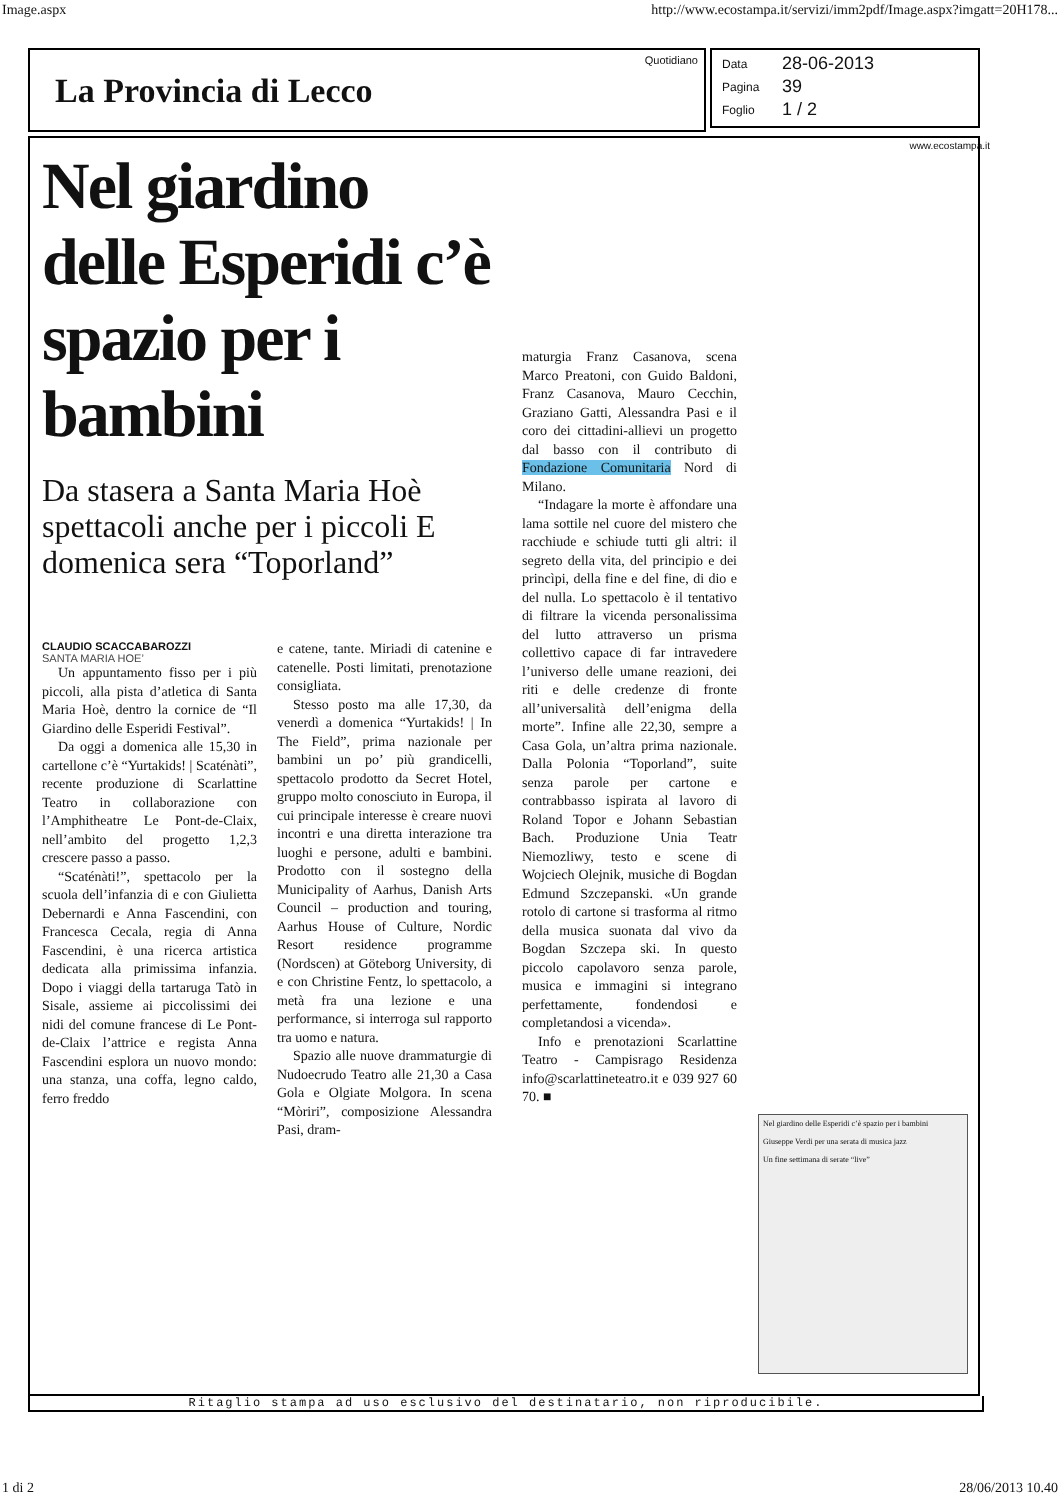Image.aspx http://www.ecostampa.it/servizi/imm2pdf/Image.aspx?imgatt=20H178...
La Provincia di Lecco
Quotidiano
Data 28-06-2013
Pagina 39
Foglio 1 / 2
www.ecostampa.it
Nel giardino delle Esperidi c’è spazio per i bambini
Da stasera a Santa Maria Hoè spettacoli anche per i piccoli E domenica sera “Toporland”
CLAUDIO SCACCABAROZZI
SANTA MARIA HOE’
Un appuntamento fisso per i più piccoli, alla pista d’atletica di Santa Maria Hoè, dentro la cornice de “Il Giardino delle Esperidi Festival”.
Da oggi a domenica alle 15,30 in cartellone c’è “Yurtakids! | Scaténàti”, recente produzione di Scarlattine Teatro in collaborazione con l’Amphitheatre Le Pont-de-Claix, nell’ambito del progetto 1,2,3 crescere passo a passo.
“Scaténàti!”, spettacolo per la scuola dell’infanzia di e con Giulietta Debernardi e Anna Fascendini, con Francesca Cecala, regia di Anna Fascendini, è una ricerca artistica dedicata alla primissima infanzia. Dopo i viaggi della tartaruga Tatò in Sisale, assieme ai piccolissimi dei nidi del comune francese di Le Pont-de-Claix l’attrice e regista Anna Fascendini esplora un nuovo mondo: una stanza, una coffa, legno caldo, ferro freddo
e catene, tante. Miriadi di catenine e catenelle. Posti limitati, prenotazione consigliata.
Stesso posto ma alle 17,30, da venerdì a domenica “Yurtakids! | In The Field”, prima nazionale per bambini un po’ più grandicelli, spettacolo prodotto da Secret Hotel, gruppo molto conosciuto in Europa, il cui principale interesse è creare nuovi incontri e una diretta interazione tra luoghi e persone, adulti e bambini. Prodotto con il sostegno della Municipality of Aarhus, Danish Arts Council – production and touring, Aarhus House of Culture, Nordic Resort residence programme (Nordscen) at Göteborg University, di e con Christine Fentz, lo spettacolo, a metà fra una lezione e una performance, si interroga sul rapporto tra uomo e natura.
Spazio alle nuove drammaturgie di Nudoecrudo Teatro alle 21,30 a Casa Gola e Olgiate Molgora. In scena “Mòriri”, composizione Alessandra Pasi, dram-
maturgia Franz Casanova, scena Marco Preatoni, con Guido Baldoni, Franz Casanova, Mauro Cecchin, Graziano Gatti, Alessandra Pasi e il coro dei cittadini-allievi un progetto dal basso con il contributo di Fondazione Comunitaria Nord di Milano.
“Indagare la morte è affondare una lama sottile nel cuore del mistero che racchiude e schiude tutti gli altri: il segreto della vita, del principio e dei princìpi, della fine e del fine, di dio e del nulla. Lo spettacolo è il tentativo di filtrare la vicenda personalissima del lutto attraverso un prisma collettivo capace di far intravedere l’universo delle umane reazioni, dei riti e delle credenze di fronte all’universalità dell’enigma della morte”. Infine alle 22,30, sempre a Casa Gola, un’altra prima nazionale. Dalla Polonia “Toporland”, suite senza parole per cartone e contrabbasso ispirata al lavoro di Roland Topor e Johann Sebastian Bach. Produzione Unia Teatr Niemozliwy, testo e scene di Wojciech Olejnik, musiche di Bogdan Edmund Szczepanski. «Un grande rotolo di cartone si trasforma al ritmo della musica suonata dal vivo da Bogdan Szczepa ski. In questo piccolo capolavoro senza parole, musica e immagini si integrano perfettamente, fondendosi e completandosi a vicenda».
Info e prenotazioni Scarlattine Teatro - Campisrago Residenza info@scarlattineteatro.it e 039 927 60 70. ■
Nel giardino delle Esperidi c’è spazio per i bambini
Giuseppe Verdi per una serata di musica jazz
Un fine settimana di serate “live”
Ritaglio stampa ad uso esclusivo del destinatario, non riproducibile.
1 di 2 28/06/2013 10.40